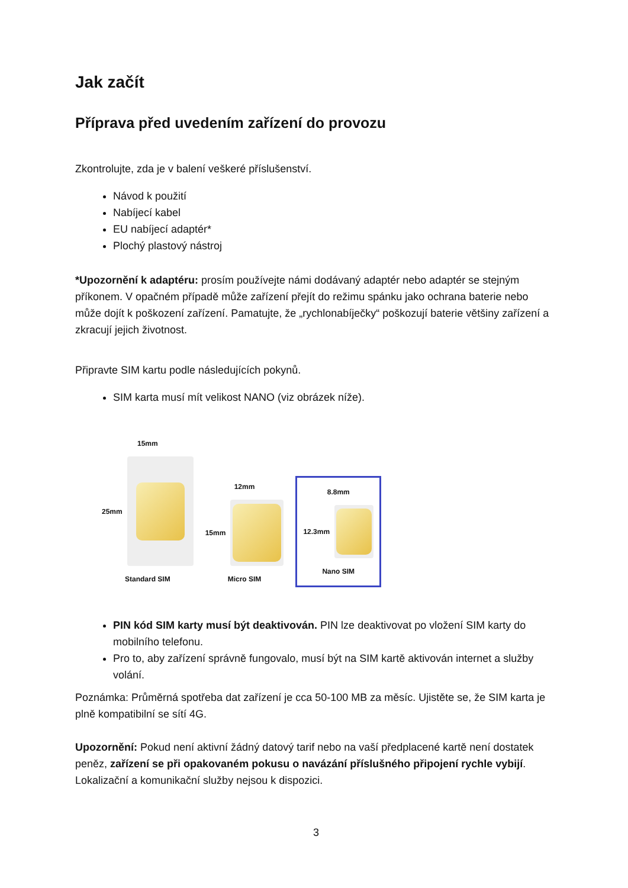Jak začít
Příprava před uvedením zařízení do provozu
Zkontrolujte, zda je v balení veškeré příslušenství.
Návod k použití
Nabíjecí kabel
EU nabíjecí adaptér*
Plochý plastový nástroj
*Upozornění k adaptéru: prosím používejte námi dodávaný adaptér nebo adaptér se stejným příkonem. V opačném případě může zařízení přejít do režimu spánku jako ochrana baterie nebo může dojít k poškození zařízení. Pamatujte, že „rychlonabíječky“ poškozují baterie většiny zařízení a zkracují jejich životnost.
Připravte SIM kartu podle následujících pokynů.
SIM karta musí mít velikost NANO (viz obrázek níže).
15mm
25mm
Standard SIM
12mm
15mm
Micro SIM
8.8mm
12.3mm
Nano SIM
PIN kód SIM karty musí být deaktivován. PIN lze deaktivovat po vložení SIM karty do mobilního telefonu.
Pro to, aby zařízení správně fungovalo, musí být na SIM kartě aktivován internet a služby volání.
Poznámka: Průměrná spotřeba dat zařízení je cca 50-100 MB za měsíc. Ujistěte se, že SIM karta je plně kompatibilní se sítí 4G.
Upozornění: Pokud není aktivní žádný datový tarif nebo na vaší předplacené kartě není dostatek peněz, zařízení se při opakovaném pokusu o navázání příslušného připojení rychle vybijí. Lokalizační a komunikační služby nejsou k dispozici.
3